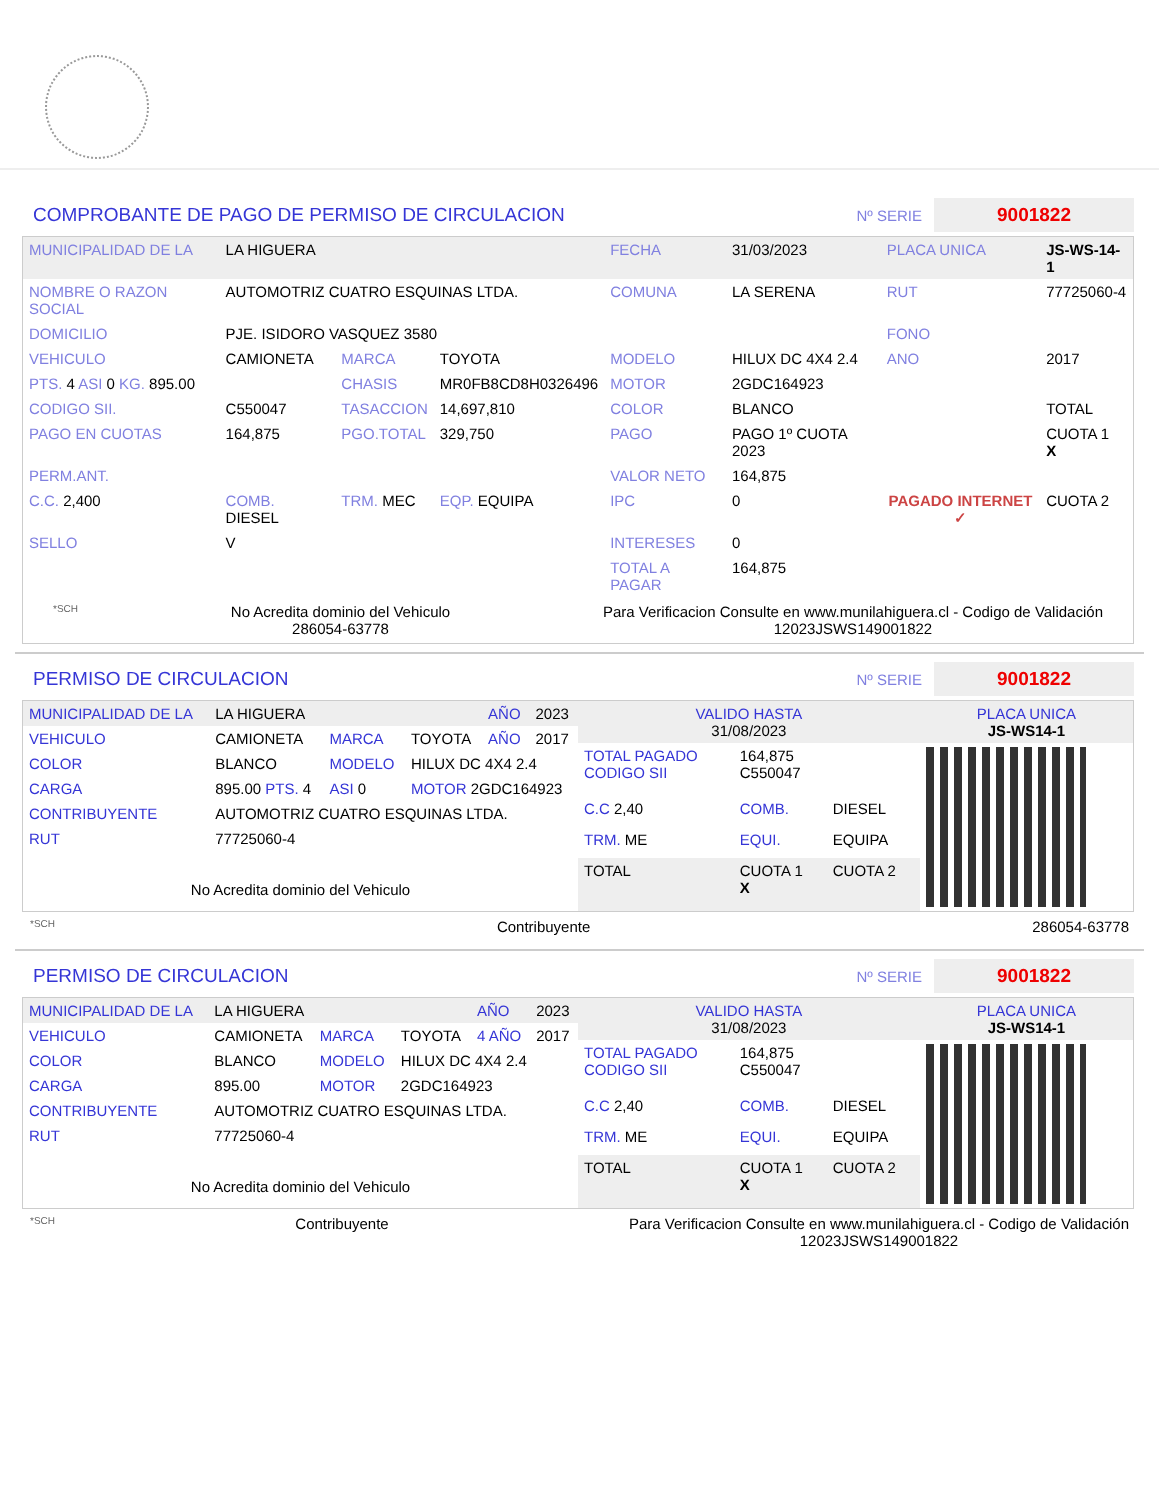COMPROBANTE DE PAGO DE PERMISO DE CIRCULACION
Nº SERIE 9001822
| MUNICIPALIDAD DE LA | LA HIGUERA | | | FECHA | 31/03/2023 | PLACA UNICA | JS-WS-14-1 |
| NOMBRE O RAZON SOCIAL | AUTOMOTRIZ CUATRO ESQUINAS LTDA. | | | COMUNA | LA SERENA | RUT | 77725060-4 |
| DOMICILIO | PJE. ISIDORO VASQUEZ 3580 | | | | | FONO | |
| VEHICULO | CAMIONETA | MARCA | TOYOTA | MODELO | HILUX DC 4X4 2.4 | ANO | 2017 |
| PTS. 4 ASI 0 KG. 895.00 | | CHASIS | MR0FB8CD8H0326496 | MOTOR | 2GDC164923 | | |
| CODIGO SII. | C550047 | TASACCION | 14,697,810 | COLOR | BLANCO | | TOTAL |
| PAGO EN CUOTAS | 164,875 | PGO.TOTAL | 329,750 | PAGO | PAGO 1º CUOTA 2023 | PAGADO INTERNET ✓ | CUOTA 1 X |
| PERM.ANT. | | | | VALOR NETO | 164,875 | | |
| C.C. 2,400 | COMB. DIESEL | TRM. MEC | EQP. EQUIPA | IPC | 0 | | CUOTA 2 |
| SELLO | V | | | INTERESES | 0 | | |
| | | | | TOTAL A PAGAR | 164,875 | | |
*SCH
No Acredita dominio del Vehiculo
286054-63778
Para Verificacion Consulte en www.munilahiguera.cl - Codigo de Validación
12023JSWS149001822
PERMISO DE CIRCULACION
Nº SERIE 9001822
| MUNICIPALIDAD DE LA | LA HIGUERA | | | AÑO | 2023 |
| VEHICULO | CAMIONETA | MARCA | TOYOTA | AÑO | 2017 |
| COLOR | BLANCO | MODELO | HILUX DC 4X4 2.4 | | |
| CARGA | 895.00 PTS. 4 | ASI 0 | MOTOR 2GDC164923 | | |
| CONTRIBUYENTE | AUTOMOTRIZ CUATRO ESQUINAS LTDA. | | | | |
| RUT | 77725060-4 | | | | |
| No Acredita dominio del Vehiculo | | | | | |
| VALIDO HASTA 31/08/2023 | | | PLACA UNICA JS-WS14-1 |
| TOTAL PAGADO CODIGO SII | 164,875 C550047 | | |
| C.C 2,40 | COMB. | DIESEL | |
| TRM. ME | EQUI. | EQUIPA | |
| TOTAL | CUOTA 1 X | CUOTA 2 | |
*SCH
Contribuyente 286054-63778
PERMISO DE CIRCULACION
Nº SERIE 9001822
| MUNICIPALIDAD DE LA | LA HIGUERA | | | AÑO | 2023 |
| VEHICULO | CAMIONETA | MARCA | TOYOTA | 4 AÑO | 2017 |
| COLOR | BLANCO | MODELO | HILUX DC 4X4 2.4 | | |
| CARGA | 895.00 | MOTOR | 2GDC164923 | | |
| CONTRIBUYENTE | AUTOMOTRIZ CUATRO ESQUINAS LTDA. | | | | |
| RUT | 77725060-4 | | | | |
| No Acredita dominio del Vehiculo | | | | | |
| VALIDO HASTA 31/08/2023 | | | PLACA UNICA JS-WS14-1 |
| TOTAL PAGADO CODIGO SII | 164,875 C550047 | | |
| C.C 2,40 | COMB. | DIESEL | |
| TRM. ME | EQUI. | EQUIPA | |
| TOTAL | CUOTA 1 X | CUOTA 2 | |
*SCH
Contribuyente Para Verificacion Consulte en www.munilahiguera.cl - Codigo de Validación
12023JSWS149001822